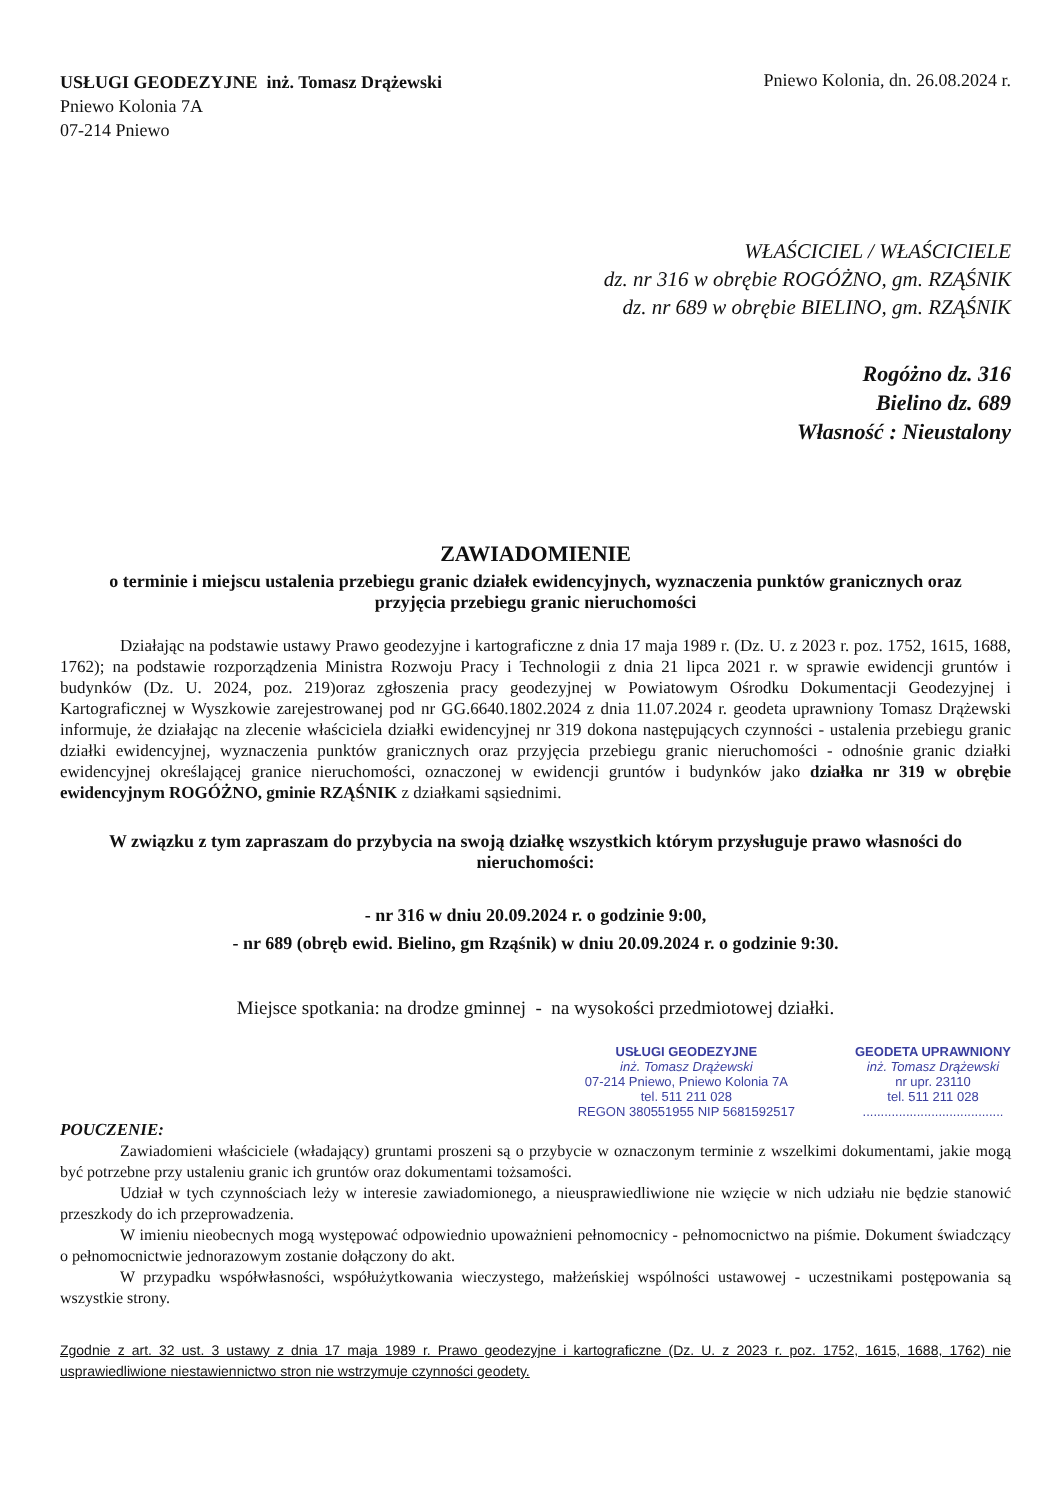USŁUGI GEODEZYJNE inż. Tomasz Drążewski
Pniewo Kolonia 7A
07-214 Pniewo
Pniewo Kolonia, dn. 26.08.2024 r.
WŁAŚCICIEL / WŁAŚCICIELE
dz. nr 316 w obrębie ROGÓŻNO, gm. RZĄŚNIK
dz. nr 689 w obrębie BIELINO, gm. RZĄŚNIK
Rogóżno dz. 316
Bielino dz. 689
Własność : Nieustalony
ZAWIADOMIENIE
o terminie i miejscu ustalenia przebiegu granic działek ewidencyjnych, wyznaczenia punktów granicznych oraz przyjęcia przebiegu granic nieruchomości
Działając na podstawie ustawy Prawo geodezyjne i kartograficzne z dnia 17 maja 1989 r. (Dz. U. z 2023 r. poz. 1752, 1615, 1688, 1762); na podstawie rozporządzenia Ministra Rozwoju Pracy i Technologii z dnia 21 lipca 2021 r. w sprawie ewidencji gruntów i budynków (Dz. U. 2024, poz. 219)oraz zgłoszenia pracy geodezyjnej w Powiatowym Ośrodku Dokumentacji Geodezyjnej i Kartograficznej w Wyszkowie zarejestrowanej pod nr GG.6640.1802.2024 z dnia 11.07.2024 r. geodeta uprawniony Tomasz Drążewski informuje, że działając na zlecenie właściciela działki ewidencyjnej nr 319 dokona następujących czynności - ustalenia przebiegu granic działki ewidencyjnej, wyznaczenia punktów granicznych oraz przyjęcia przebiegu granic nieruchomości - odnośnie granic działki ewidencyjnej określającej granice nieruchomości, oznaczonej w ewidencji gruntów i budynków jako działka nr 319 w obrębie ewidencyjnym ROGÓŻNO, gminie RZĄŚNIK z działkami sąsiednimi.
W związku z tym zapraszam do przybycia na swoją działkę wszystkich którym przysługuje prawo własności do nieruchomości:
- nr 316 w dniu 20.09.2024 r. o godzinie 9:00,
- nr 689 (obręb ewid. Bielino, gm Rząśnik) w dniu 20.09.2024 r. o godzinie 9:30.
Miejsce spotkania: na drodze gminnej - na wysokości przedmiotowej działki.
USŁUGI GEODEZYJNE
inż. Tomasz Drążewski
07-214 Pniewo, Pniewo Kolonia 7A
tel. 511 211 028
REGON 380551955 NIP 5681592517
GEODETA UPRAWNIONY
inż. Tomasz Drążewski
nr upr. 23110
tel. 511 211 028
.......................................
POUCZENIE:
Zawiadomieni właściciele (władający) gruntami proszeni są o przybycie w oznaczonym terminie z wszelkimi dokumentami, jakie mogą być potrzebne przy ustaleniu granic ich gruntów oraz dokumentami tożsamości.
Udział w tych czynnościach leży w interesie zawiadomionego, a nieusprawiedliwione nie wzięcie w nich udziału nie będzie stanowić przeszkody do ich przeprowadzenia.
W imieniu nieobecnych mogą występować odpowiednio upoważnieni pełnomocnicy - pełnomocnictwo na piśmie. Dokument świadczący o pełnomocnictwie jednorazowym zostanie dołączony do akt.
W przypadku współwłasności, współużytkowania wieczystego, małżeńskiej wspólności ustawowej - uczestnikami postępowania są wszystkie strony.
Zgodnie z art. 32 ust. 3 ustawy z dnia 17 maja 1989 r. Prawo geodezyjne i kartograficzne (Dz. U. z 2023 r. poz. 1752, 1615, 1688, 1762) nie usprawiedliwione niestawiennictwo stron nie wstrzymuje czynności geodety.